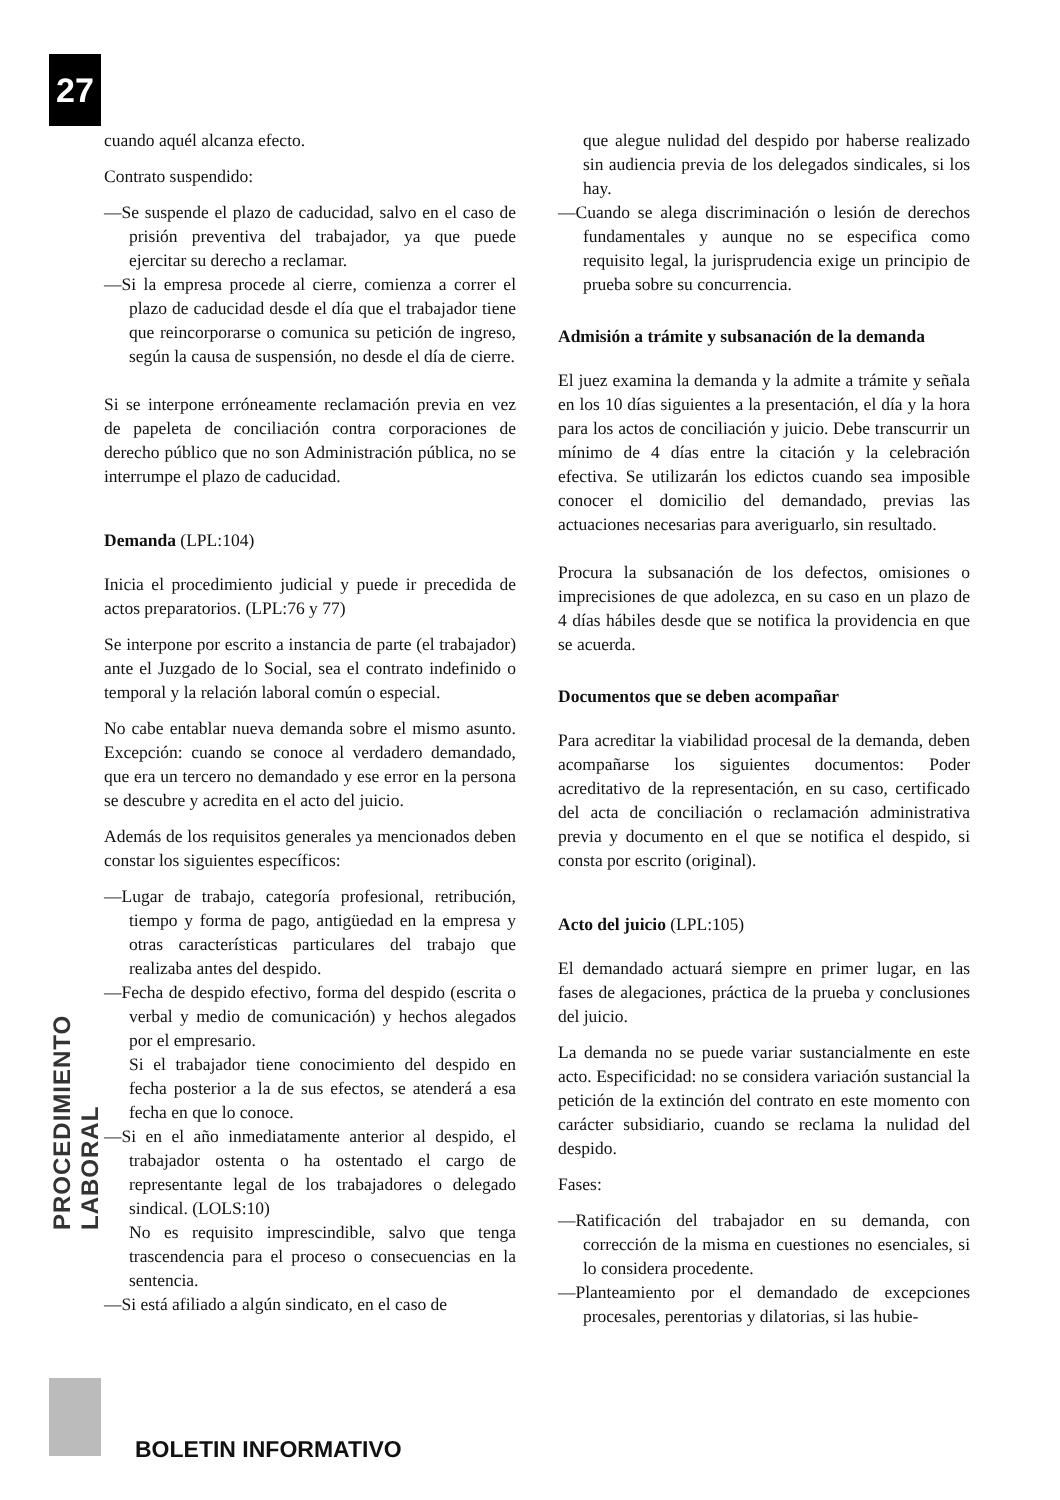27
PROCEDIMIENTO LABORAL
cuando aquél alcanza efecto.
Contrato suspendido:
—Se suspende el plazo de caducidad, salvo en el caso de prisión preventiva del trabajador, ya que puede ejercitar su derecho a reclamar.
—Si la empresa procede al cierre, comienza a correr el plazo de caducidad desde el día que el trabajador tiene que reincorporarse o comunica su petición de ingreso, según la causa de suspensión, no desde el día de cierre.
Si se interpone erróneamente reclamación previa en vez de papeleta de conciliación contra corporaciones de derecho público que no son Administración pública, no se interrumpe el plazo de caducidad.
Demanda (LPL:104)
Inicia el procedimiento judicial y puede ir precedida de actos preparatorios. (LPL:76 y 77)
Se interpone por escrito a instancia de parte (el trabajador) ante el Juzgado de lo Social, sea el contrato indefinido o temporal y la relación laboral común o especial.
No cabe entablar nueva demanda sobre el mismo asunto. Excepción: cuando se conoce al verdadero demandado, que era un tercero no demandado y ese error en la persona se descubre y acredita en el acto del juicio.
Además de los requisitos generales ya mencionados deben constar los siguientes específicos:
—Lugar de trabajo, categoría profesional, retribución, tiempo y forma de pago, antigüedad en la empresa y otras características particulares del trabajo que realizaba antes del despido.
—Fecha de despido efectivo, forma del despido (escrita o verbal y medio de comunicación) y hechos alegados por el empresario.
Si el trabajador tiene conocimiento del despido en fecha posterior a la de sus efectos, se atenderá a esa fecha en que lo conoce.
—Si en el año inmediatamente anterior al despido, el trabajador ostenta o ha ostentado el cargo de representante legal de los trabajadores o delegado sindical. (LOLS:10)
No es requisito imprescindible, salvo que tenga trascendencia para el proceso o consecuencias en la sentencia.
—Si está afiliado a algún sindicato, en el caso de
que alegue nulidad del despido por haberse realizado sin audiencia previa de los delegados sindicales, si los hay.
—Cuando se alega discriminación o lesión de derechos fundamentales y aunque no se especifica como requisito legal, la jurisprudencia exige un principio de prueba sobre su concurrencia.
Admisión a trámite y subsanación de la demanda
El juez examina la demanda y la admite a trámite y señala en los 10 días siguientes a la presentación, el día y la hora para los actos de conciliación y juicio. Debe transcurrir un mínimo de 4 días entre la citación y la celebración efectiva. Se utilizarán los edictos cuando sea imposible conocer el domicilio del demandado, previas las actuaciones necesarias para averiguarlo, sin resultado.
Procura la subsanación de los defectos, omisiones o imprecisiones de que adolezca, en su caso en un plazo de 4 días hábiles desde que se notifica la providencia en que se acuerda.
Documentos que se deben acompañar
Para acreditar la viabilidad procesal de la demanda, deben acompañarse los siguientes documentos: Poder acreditativo de la representación, en su caso, certificado del acta de conciliación o reclamación administrativa previa y documento en el que se notifica el despido, si consta por escrito (original).
Acto del juicio (LPL:105)
El demandado actuará siempre en primer lugar, en las fases de alegaciones, práctica de la prueba y conclusiones del juicio.
La demanda no se puede variar sustancialmente en este acto. Especificidad: no se considera variación sustancial la petición de la extinción del contrato en este momento con carácter subsidiario, cuando se reclama la nulidad del despido.
Fases:
—Ratificación del trabajador en su demanda, con corrección de la misma en cuestiones no esenciales, si lo considera procedente.
—Planteamiento por el demandado de excepciones procesales, perentorias y dilatorias, si las hubie-
BOLETIN INFORMATIVO